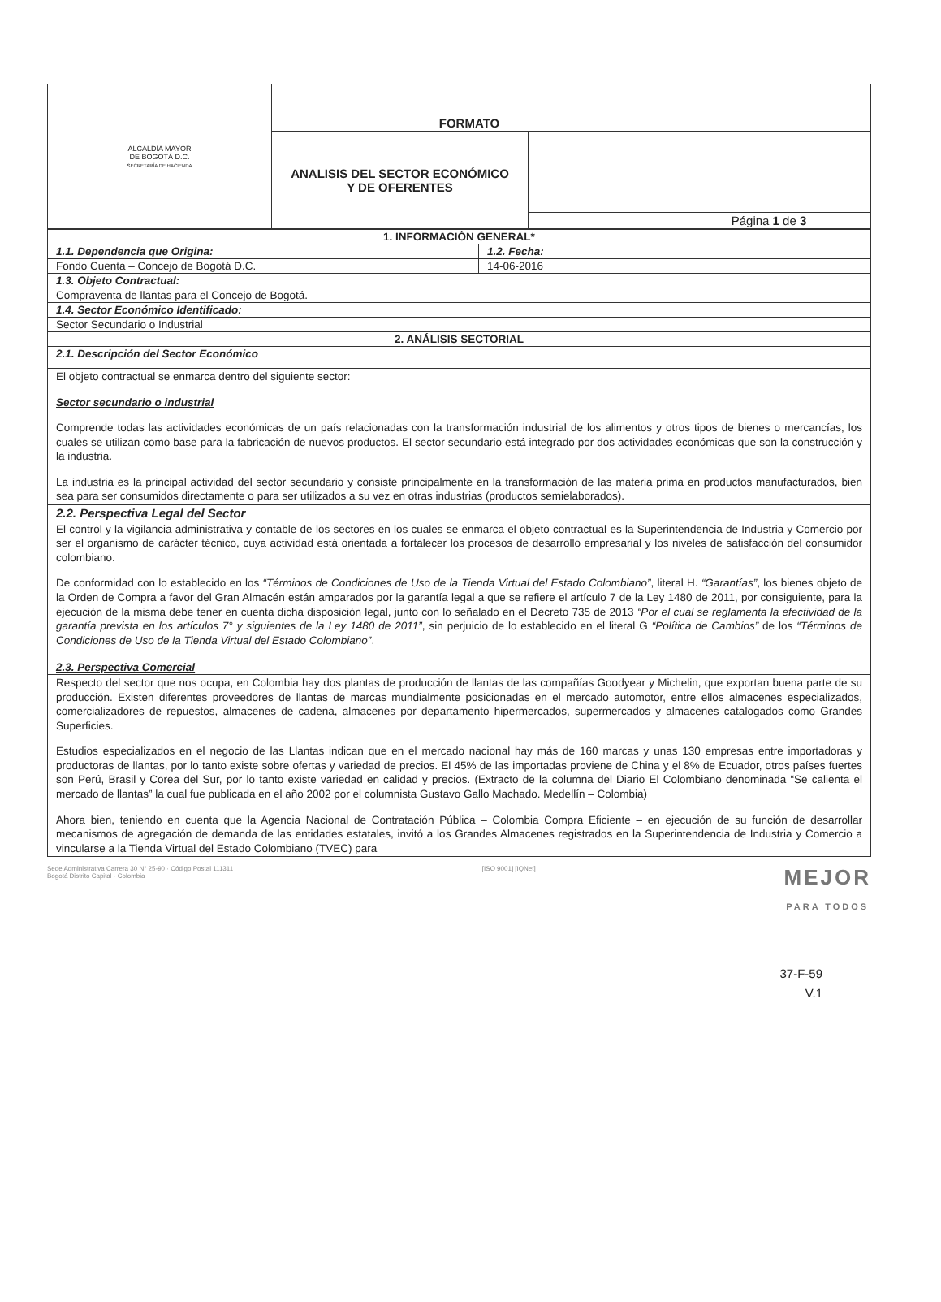| ALCALDÍA MAYOR DE BOGOTÁ D.C. SECRETARÍA DE HACIENDA | FORMATO | | |
| | ANALISIS DEL SECTOR ECONÓMICO Y DE OFERENTES | | |
| | | | Página 1 de 3 |
| 1. INFORMACIÓN GENERAL* | |
| 1.1. Dependencia que Origina: | 1.2. Fecha: |
| Fondo Cuenta – Concejo de Bogotá D.C. | 14-06-2016 |
| 1.3. Objeto Contractual: | |
| Compraventa de llantas para el Concejo de Bogotá. | |
| 1.4. Sector Económico Identificado: | |
| Sector Secundario o Industrial | |
| 2. ANÁLISIS SECTORIAL | |
| 2.1. Descripción del Sector Económico | |
| El objeto contractual se enmarca dentro del siguiente sector: Sector secundario o industrial Comprende todas las actividades económicas de un país relacionadas con la transformación industrial de los alimentos y otros tipos de bienes o mercancías, los cuales se utilizan como base para la fabricación de nuevos productos. El sector secundario está integrado por dos actividades económicas que son la construcción y la industria. La industria es la principal actividad del sector secundario y consiste principalmente en la transformación de las materia prima en productos manufacturados, bien sea para ser consumidos directamente o para ser utilizados a su vez en otras industrias (productos semielaborados). | |
| 2.2. Perspectiva Legal del Sector | |
| El control y la vigilancia administrativa y contable de los sectores en los cuales se enmarca el objeto contractual es la Superintendencia de Industria y Comercio por ser el organismo de carácter técnico, cuya actividad está orientada a fortalecer los procesos de desarrollo empresarial y los niveles de satisfacción del consumidor colombiano. De conformidad con lo establecido en los “Términos de Condiciones de Uso de la Tienda Virtual del Estado Colombiano” , literal H. “Garantías” , los bienes objeto de la Orden de Compra a favor del Gran Almacén están amparados por la garantía legal a que se refiere el artículo 7 de la Ley 1480 de 2011, por consiguiente, para la ejecución de la misma debe tener en cuenta dicha disposición legal, junto con lo señalado en el Decreto 735 de 2013 “Por el cual se reglamenta la efectividad de la garantía prevista en los artículos 7° y siguientes de la Ley 1480 de 2011” , sin perjuicio de lo establecido en el literal G “Política de Cambios” de los “Términos de Condiciones de Uso de la Tienda Virtual del Estado Colombiano” . | |
| 2.3. Perspectiva Comercial | |
| Respecto del sector que nos ocupa, en Colombia hay dos plantas de producción de llantas de las compañías Goodyear y Michelin, que exportan buena parte de su producción. Existen diferentes proveedores de llantas de marcas mundialmente posicionadas en el mercado automotor, entre ellos almacenes especializados, comercializadores de repuestos, almacenes de cadena, almacenes por departamento hipermercados, supermercados y almacenes catalogados como Grandes Superficies. Estudios especializados en el negocio de las Llantas indican que en el mercado nacional hay más de 160 marcas y unas 130 empresas entre importadoras y productoras de llantas, por lo tanto existe sobre ofertas y variedad de precios. El 45% de las importadas proviene de China y el 8% de Ecuador, otros países fuertes son Perú, Brasil y Corea del Sur, por lo tanto existe variedad en calidad y precios. (Extracto de la columna del Diario El Colombiano denominada “Se calienta el mercado de llantas” la cual fue publicada en el año 2002 por el columnista Gustavo Gallo Machado. Medellín – Colombia) Ahora bien, teniendo en cuenta que la Agencia Nacional de Contratación Pública – Colombia Compra Eficiente – en ejecución de su función de desarrollar mecanismos de agregación de demanda de las entidades estatales, invitó a los Grandes Almacenes registrados en la Superintendencia de Industria y Comercio a vincularse a la Tienda Virtual del Estado Colombiano (TVEC) para | |
Sede Administrativa Carrera 30 N° 25-90 · Código Postal 111311
Bogotá Distrito Capital · Colombia
[ISO 9001] [IQNet]
MEJOR
PARA TODOS
37-F-59
V.1